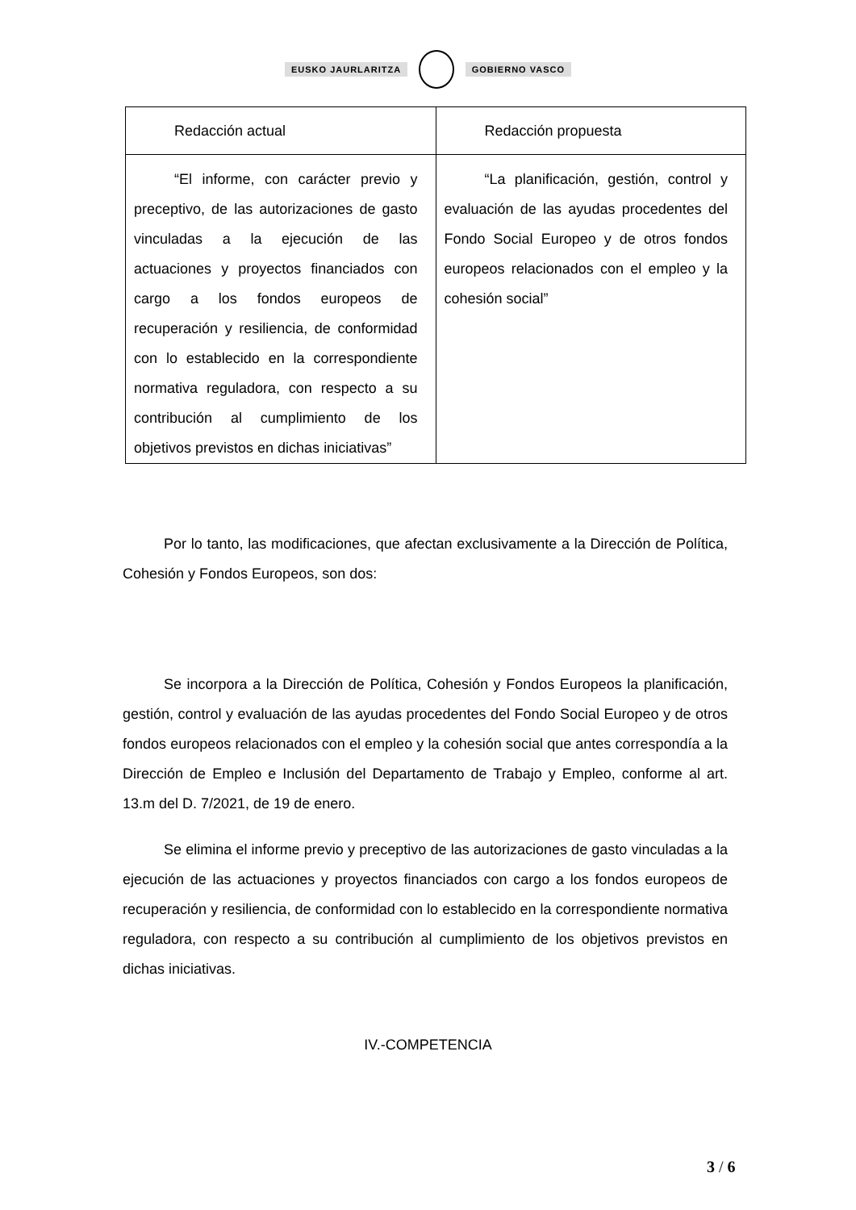EUSKO JAURLARITZA GOBIERNO VASCO
| Redacción actual | Redacción propuesta |
| --- | --- |
| “El informe, con carácter previo y preceptivo, de las autorizaciones de gasto vinculadas a la ejecución de las actuaciones y proyectos financiados con cargo a los fondos europeos de recuperación y resiliencia, de conformidad con lo establecido en la correspondiente normativa reguladora, con respecto a su contribución al cumplimiento de los objetivos previstos en dichas iniciativas” | “La planificación, gestión, control y evaluación de las ayudas procedentes del Fondo Social Europeo y de otros fondos europeos relacionados con el empleo y la cohesión social” |
Por lo tanto, las modificaciones, que afectan exclusivamente a la Dirección de Política, Cohesión y Fondos Europeos, son dos:
Se incorpora a la Dirección de Política, Cohesión y Fondos Europeos la planificación, gestión, control y evaluación de las ayudas procedentes del Fondo Social Europeo y de otros fondos europeos relacionados con el empleo y la cohesión social que antes correspondía a la Dirección de Empleo e Inclusión del Departamento de Trabajo y Empleo, conforme al art. 13.m del D. 7/2021, de 19 de enero.
Se elimina el informe previo y preceptivo de las autorizaciones de gasto vinculadas a la ejecución de las actuaciones y proyectos financiados con cargo a los fondos europeos de recuperación y resiliencia, de conformidad con lo establecido en la correspondiente normativa reguladora, con respecto a su contribución al cumplimiento de los objetivos previstos en dichas iniciativas.
IV.-COMPETENCIA
3 / 6